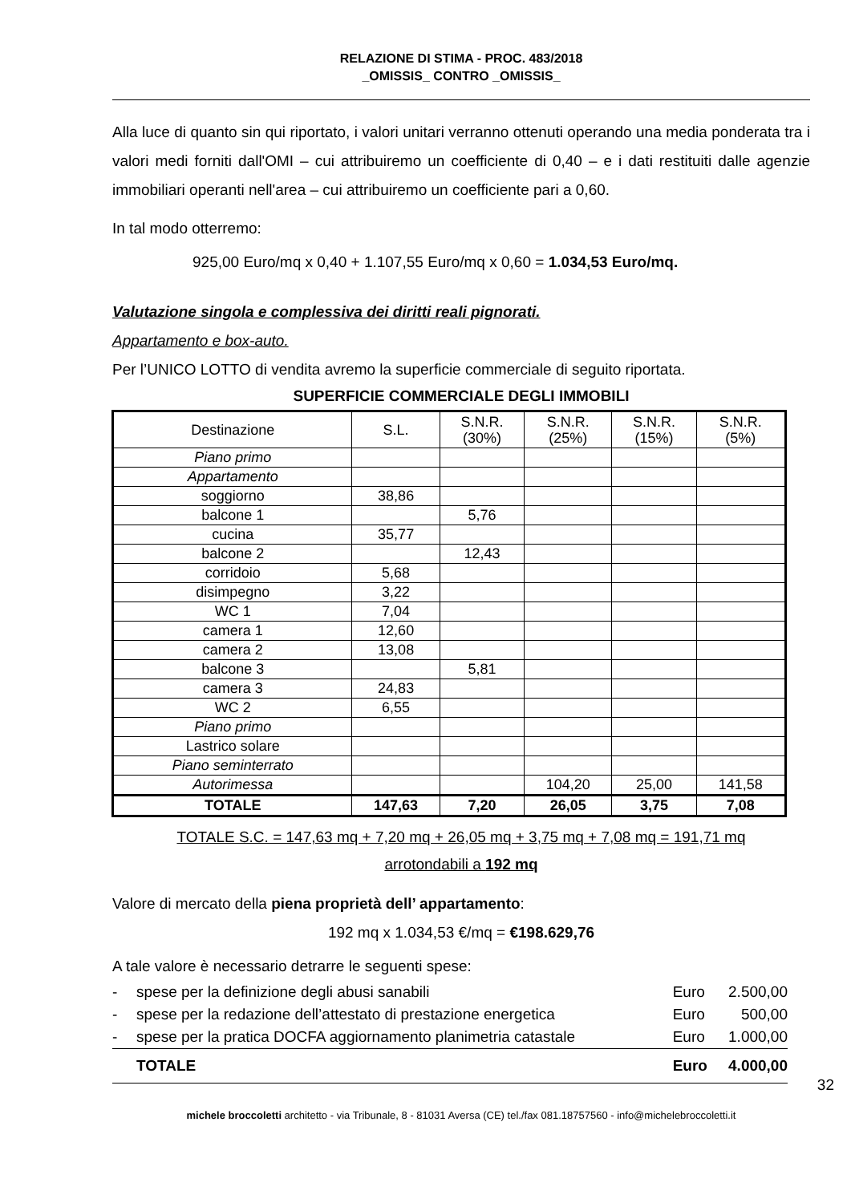RELAZIONE DI STIMA - PROC. 483/2018
_OMISSIS_ CONTRO _OMISSIS_
Alla luce di quanto sin qui riportato, i valori unitari verranno ottenuti operando una media ponderata tra i valori medi forniti dall'OMI – cui attribuiremo un coefficiente di 0,40 – e i dati restituiti dalle agenzie immobiliari operanti nell'area – cui attribuiremo un coefficiente pari a 0,60.
In tal modo otterremo:
925,00 Euro/mq x 0,40 + 1.107,55 Euro/mq x 0,60 = 1.034,53 Euro/mq.
Valutazione singola e complessiva dei diritti reali pignorati.
Appartamento e box-auto.
Per l’UNICO LOTTO di vendita avremo la superficie commerciale di seguito riportata.
SUPERFICIE COMMERCIALE DEGLI IMMOBILI
| Destinazione | S.L. | S.N.R. (30%) | S.N.R. (25%) | S.N.R. (15%) | S.N.R. (5%) |
| --- | --- | --- | --- | --- | --- |
| Piano primo | | | | | |
| Appartamento | | | | | |
| soggiorno | 38,86 | | | | |
| balcone 1 | | 5,76 | | | |
| cucina | 35,77 | | | | |
| balcone 2 | | 12,43 | | | |
| corridoio | 5,68 | | | | |
| disimpegno | 3,22 | | | | |
| WC 1 | 7,04 | | | | |
| camera 1 | 12,60 | | | | |
| camera 2 | 13,08 | | | | |
| balcone 3 | | 5,81 | | | |
| camera 3 | 24,83 | | | | |
| WC 2 | 6,55 | | | | |
| Piano primo | | | | | |
| Lastrico solare | | | | | |
| Piano seminterrato | | | | | |
| Autorimessa | | | 104,20 | 25,00 | 141,58 |
| TOTALE | 147,63 | 7,20 | 26,05 | 3,75 | 7,08 |
TOTALE S.C. = 147,63 mq + 7,20 mq + 26,05 mq + 3,75 mq + 7,08 mq = 191,71 mq
arrotondabili a 192 mq
Valore di mercato della piena proprietà dell’ appartamento:
192 mq x 1.034,53 €/mq = €198.629,76
A tale valore è necessario detrarre le seguenti spese:
| - | spese per la definizione degli abusi sanabili | Euro | 2.500,00 |
| - | spese per la redazione dell’attestato di prestazione energetica | Euro | 500,00 |
| - | spese per la pratica DOCFA aggiornamento planimetria catastale | Euro | 1.000,00 |
| | TOTALE | Euro | 4.000,00 |
32
michele broccoletti architetto - via Tribunale, 8 - 81031 Aversa (CE) tel./fax 081.18757560 - info@michelebroccoletti.it